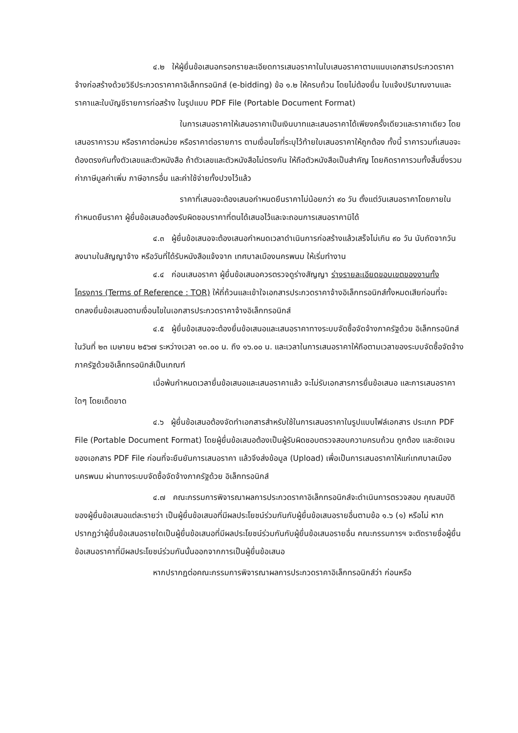๔.๒ ให้ผู้ยื่นข้อเสนอกรอกรายละเอียดการเสนอราคาในใบเสนอราคาตามแนบเอกสารประกวดราคาจ้างก่อสร้างด้วยวิธีประกวดราคาคาอิเล็กทรอนิกส์ (e-bidding) ข้อ ๑.๒ ให้ครบถ้วน โดยไม่ต้องยื่น ใบแจ้งปริมาณงานและราคาและใบบัญชีรายการก่อสร้าง ในรูปแบบ PDF File (Portable Document Format)
ในการเสนอราคาให้เสนอราคาเป็นเงินบาทและเสนอราคาได้เพียงครั้งเดียวและราคาเดียว โดยเสนอราคารวม หรือราคาต่อหน่วย หรือราคาต่อรายการ ตามเงื่อนไขที่ระบุไว้ท้ายใบเสนอราคาให้ถูกต้อง ทั้งนี้ ราคารวมที่เสนอจะต้องตรงกันทั้งตัวเลขและตัวหนังสือ ถ้าตัวเลขและตัวหนังสือไม่ตรงกัน ให้ถือตัวหนังสือเป็นสำคัญ โดยคิดราคารวมทั้งสิ้นซึ่งรวมค่าภาษีมูลค่าเพิ่ม ภาษีอากรอื่น และค่าใช้จ่ายทั้งปวงไว้แล้ว
ราคาที่เสนอจะต้องเสนอกำหนดยืนราคาไม่น้อยกว่า ๙๐ วัน ตั้งแต่วันเสนอราคาโดยภายในกำหนดยืนราคา ผู้ยื่นข้อเสนอต้องรับผิดชอบราคาที่ตนได้เสนอไว้และจะถอนการเสนอราคามิได้
๔.๓ ผู้ยื่นข้อเสนอจะต้องเสนอกำหนดเวลาดำเนินการก่อสร้างแล้วเสร็จไม่เกิน ๙๐ วัน นับถัดจากวันลงนามในสัญญาจ้าง หรือวันที่ได้รับหนังสือแจ้งจาก เทศบาลเมืองนครพนม ให้เริ่มทำงาน
๔.๔ ก่อนเสนอราคา ผู้ยื่นข้อเสนอควรตรวจดูร่างสัญญา ร่างรายละเอียดขอบเขตของงานทั้งโครงการ (Terms of Reference : TOR) ให้ถี่ถ้วนและเข้าใจเอกสารประกวดราคาจ้างอิเล็กทรอนิกส์ทั้งหมดเสียก่อนที่จะตกลงยื่นข้อเสนอตามเงื่อนไขในเอกสารประกวดราคาจ้างอิเล็กทรอนิกส์
๔.๕ ผู้ยื่นข้อเสนอจะต้องยื่นข้อเสนอและเสนอราคาทางระบบจัดซื้อจัดจ้างภาครัฐด้วย อิเล็กทรอนิกส์ในวันที่ ๒๓ เมษายน ๒๕๖๗ ระหว่างเวลา ๑๓.๐๐ น. ถึง ๑๖.๐๐ น. และเวลาในการเสนอราคาให้ถือตามเวลาของระบบจัดซื้อจัดจ้างภาครัฐด้วยอิเล็กทรอนิกส์เป็นเกณฑ์
เมื่อพ้นกำหนดเวลายื่นข้อเสนอและเสนอราคาแล้ว จะไม่รับเอกสารการยื่นข้อเสนอ และการเสนอราคาใดๆ โดยเด็ดขาด
๔.๖ ผู้ยื่นข้อเสนอต้องจัดทำเอกสารสำหรับใช้ในการเสนอราคาในรูปแบบไฟล์เอกสาร ประเภท PDF File (Portable Document Format) โดยผู้ยื่นข้อเสนอต้องเป็นผู้รับผิดชอบตรวจสอบความครบถ้วน ถูกต้อง และชัดเจนของเอกสาร PDF File ก่อนที่จะยืนยันการเสนอราคา แล้วจึงส่งข้อมูล (Upload) เพื่อเป็นการเสนอราคาให้แก่เทศบาลเมืองนครพนม ผ่านทางระบบจัดซื้อจัดจ้างภาครัฐด้วย อิเล็กทรอนิกส์
๔.๗ คณะกรรมการพิจารณาผลการประกวดราคาอิเล็กทรอนิกส์จะดำเนินการตรวจสอบ คุณสมบัติของผู้ยื่นข้อเสนอแต่ละรายว่า เป็นผู้ยื่นข้อเสนอที่มีผลประโยชน์ร่วมกันกับผู้ยื่นข้อเสนอรายอื่นตามข้อ ๑.๖ (๑) หรือไม่ หากปรากฏว่าผู้ยื่นข้อเสนอรายใดเป็นผู้ยื่นข้อเสนอที่มีผลประโยชน์ร่วมกันกับผู้ยื่นข้อเสนอรายอื่น คณะกรรมการฯ จะตัดรายชื่อผู้ยื่นข้อเสนอราคาที่มีผลประโยชน์ร่วมกันนั้นออกจากการเป็นผู้ยื่นข้อเสนอ
หากปรากฏต่อคณะกรรมการพิจารณาผลการประกวดราคาอิเล็กทรอนิกส์ว่า ก่อนหรือ